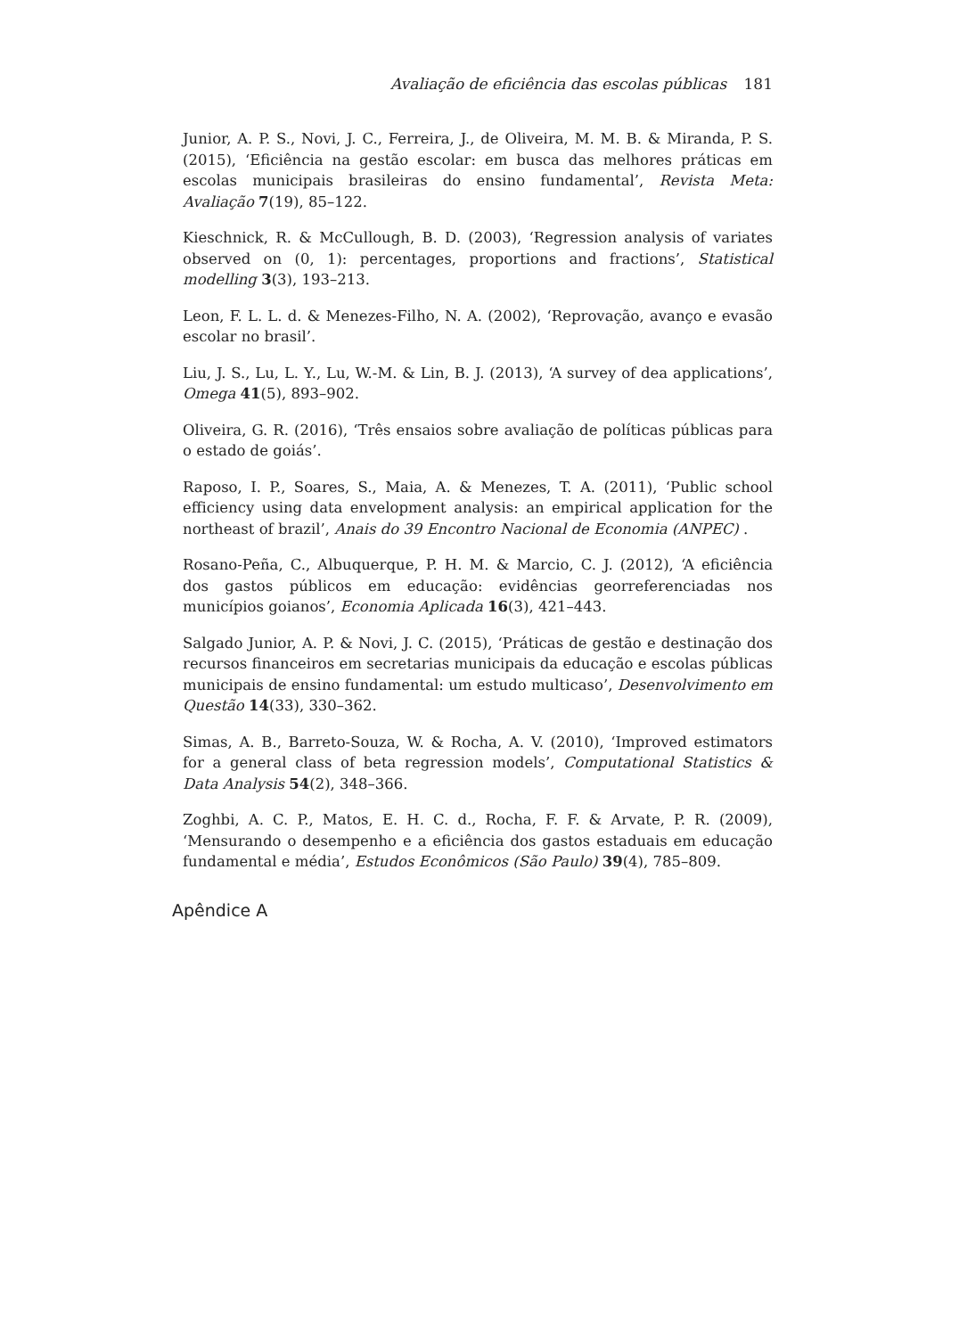Avaliação de eficiência das escolas públicas 181
Junior, A. P. S., Novi, J. C., Ferreira, J., de Oliveira, M. M. B. & Miranda, P. S. (2015), ‘Eficiência na gestão escolar: em busca das melhores práticas em escolas municipais brasileiras do ensino fundamental’, Revista Meta: Avaliação 7(19), 85–122.
Kieschnick, R. & McCullough, B. D. (2003), ‘Regression analysis of variates observed on (0, 1): percentages, proportions and fractions’, Statistical modelling 3(3), 193–213.
Leon, F. L. L. d. & Menezes-Filho, N. A. (2002), ‘Reprovação, avanço e evasão escolar no brasil’.
Liu, J. S., Lu, L. Y., Lu, W.-M. & Lin, B. J. (2013), ‘A survey of dea applications’, Omega 41(5), 893–902.
Oliveira, G. R. (2016), ‘Três ensaios sobre avaliação de políticas públicas para o estado de goiás’.
Raposo, I. P., Soares, S., Maia, A. & Menezes, T. A. (2011), ‘Public school efficiency using data envelopment analysis: an empirical application for the northeast of brazil’, Anais do 39 Encontro Nacional de Economia (ANPEC) .
Rosano-Peña, C., Albuquerque, P. H. M. & Marcio, C. J. (2012), ‘A eficiência dos gastos públicos em educação: evidências georreferenciadas nos municípios goianos’, Economia Aplicada 16(3), 421–443.
Salgado Junior, A. P. & Novi, J. C. (2015), ‘Práticas de gestão e destinação dos recursos financeiros em secretarias municipais da educação e escolas públicas municipais de ensino fundamental: um estudo multicaso’, Desenvolvimento em Questão 14(33), 330–362.
Simas, A. B., Barreto-Souza, W. & Rocha, A. V. (2010), ‘Improved estimators for a general class of beta regression models’, Computational Statistics & Data Analysis 54(2), 348–366.
Zoghbi, A. C. P., Matos, E. H. C. d., Rocha, F. F. & Arvate, P. R. (2009), ‘Mensurando o desempenho e a eficiência dos gastos estaduais em educação fundamental e média’, Estudos Econômicos (São Paulo) 39(4), 785–809.
Apêndice A